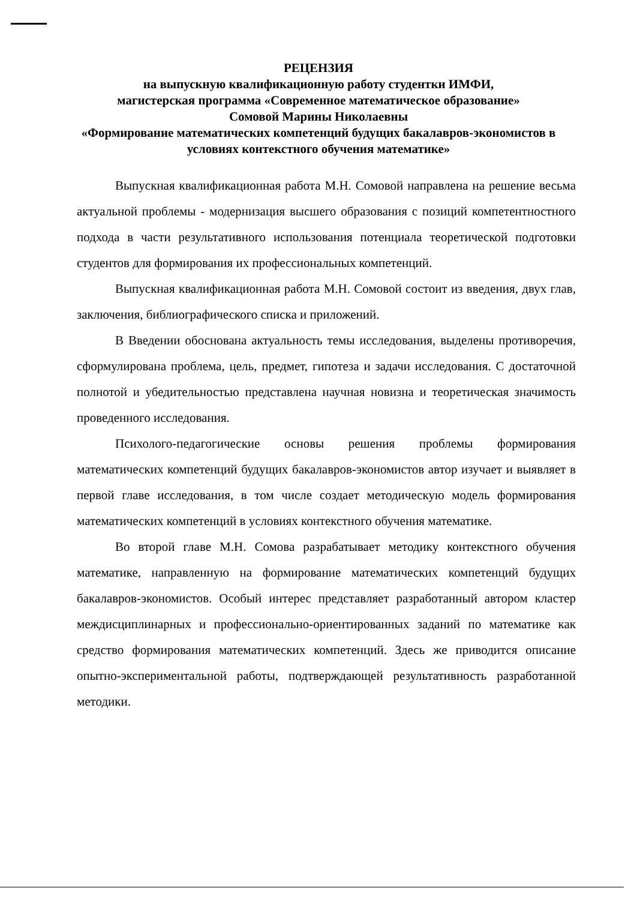РЕЦЕНЗИЯ
на выпускную квалификационную работу студентки ИМФИ,
магистерская программа «Современное математическое образование»
Сомовой Марины Николаевны
«Формирование математических компетенций будущих бакалавров-экономистов в условиях контекстного обучения математике»
Выпускная квалификационная работа М.Н. Сомовой направлена на решение весьма актуальной проблемы - модернизация высшего образования с позиций компетентностного подхода в части результативного использования потенциала теоретической подготовки студентов для формирования их профессиональных компетенций.
Выпускная квалификационная работа М.Н. Сомовой состоит из введения, двух глав, заключения, библиографического списка и приложений.
В Введении обоснована актуальность темы исследования, выделены противоречия, сформулирована проблема, цель, предмет, гипотеза и задачи исследования. С достаточной полнотой и убедительностью представлена научная новизна и теоретическая значимость проведенного исследования.
Психолого-педагогические основы решения проблемы формирования математических компетенций будущих бакалавров-экономистов автор изучает и выявляет в первой главе исследования, в том числе создает методическую модель формирования математических компетенций в условиях контекстного обучения математике.
Во второй главе М.Н. Сомова разрабатывает методику контекстного обучения математике, направленную на формирование математических компетенций будущих бакалавров-экономистов. Особый интерес представляет разработанный автором кластер междисциплинарных и профессионально-ориентированных заданий по математике как средство формирования математических компетенций. Здесь же приводится описание опытно-экспериментальной работы, подтверждающей результативность разработанной методики.